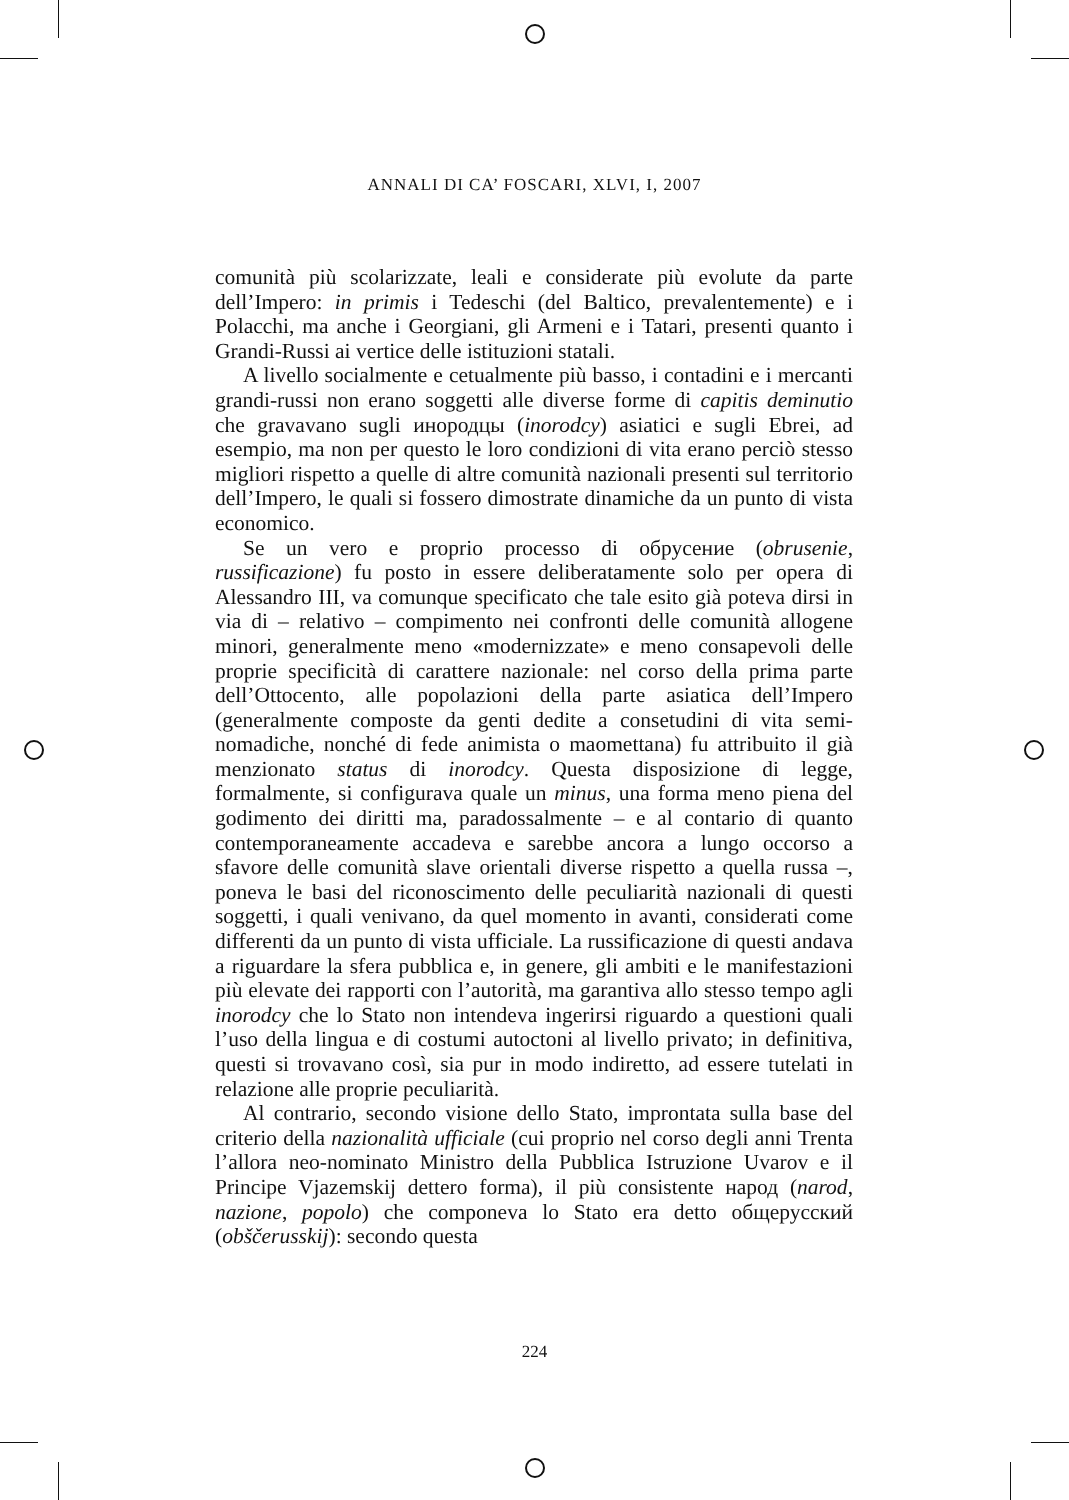ANNALI DI CA’ FOSCARI, XLVI, I, 2007
comunità più scolarizzate, leali e considerate più evolute da parte dell’Impero: in primis i Tedeschi (del Baltico, prevalentemente) e i Polacchi, ma anche i Georgiani, gli Armeni e i Tatari, presenti quanto i Grandi-Russi ai vertice delle istituzioni statali.
A livello socialmente e cetualmente più basso, i contadini e i mercanti grandi-russi non erano soggetti alle diverse forme di capitis deminutio che gravavano sugli инородцы (inorodcy) asiatici e sugli Ebrei, ad esempio, ma non per questo le loro condizioni di vita erano perciò stesso migliori rispetto a quelle di altre comunità nazionali presenti sul territorio dell’Impero, le quali si fossero dimostrate dinamiche da un punto di vista economico.
Se un vero e proprio processo di обрусение (obrusenie, russificazione) fu posto in essere deliberatamente solo per opera di Alessandro III, va comunque specificato che tale esito già poteva dirsi in via di – relativo – compimento nei confronti delle comunità allogene minori, generalmente meno «modernizzate» e meno consapevoli delle proprie specificità di carattere nazionale: nel corso della prima parte dell’Ottocento, alle popolazioni della parte asiatica dell’Impero (generalmente composte da genti dedite a consetudini di vita semi-nomadiche, nonché di fede animista o maomettana) fu attribuito il già menzionato status di inorodcy. Questa disposizione di legge, formalmente, si configurava quale un minus, una forma meno piena del godimento dei diritti ma, paradossalmente – e al contario di quanto contemporaneamente accadeva e sarebbe ancora a lungo occorso a sfavore delle comunità slave orientali diverse rispetto a quella russa –, poneva le basi del riconoscimento delle peculiarità nazionali di questi soggetti, i quali venivano, da quel momento in avanti, considerati come differenti da un punto di vista ufficiale. La russificazione di questi andava a riguardare la sfera pubblica e, in genere, gli ambiti e le manifestazioni più elevate dei rapporti con l’autorità, ma garantiva allo stesso tempo agli inorodcy che lo Stato non intendeva ingerirsi riguardo a questioni quali l’uso della lingua e di costumi autoctoni al livello privato; in definitiva, questi si trovavano così, sia pur in modo indiretto, ad essere tutelati in relazione alle proprie peculiarità.
Al contrario, secondo visione dello Stato, improntata sulla base del criterio della nazionalità ufficiale (cui proprio nel corso degli anni Trenta l’allora neo-nominato Ministro della Pubblica Istruzione Uvarov e il Principe Vjazemskij dettero forma), il più consistente народ (narod, nazione, popolo) che componeva lo Stato era detto общерусский (obščerusskij): secondo questa
224